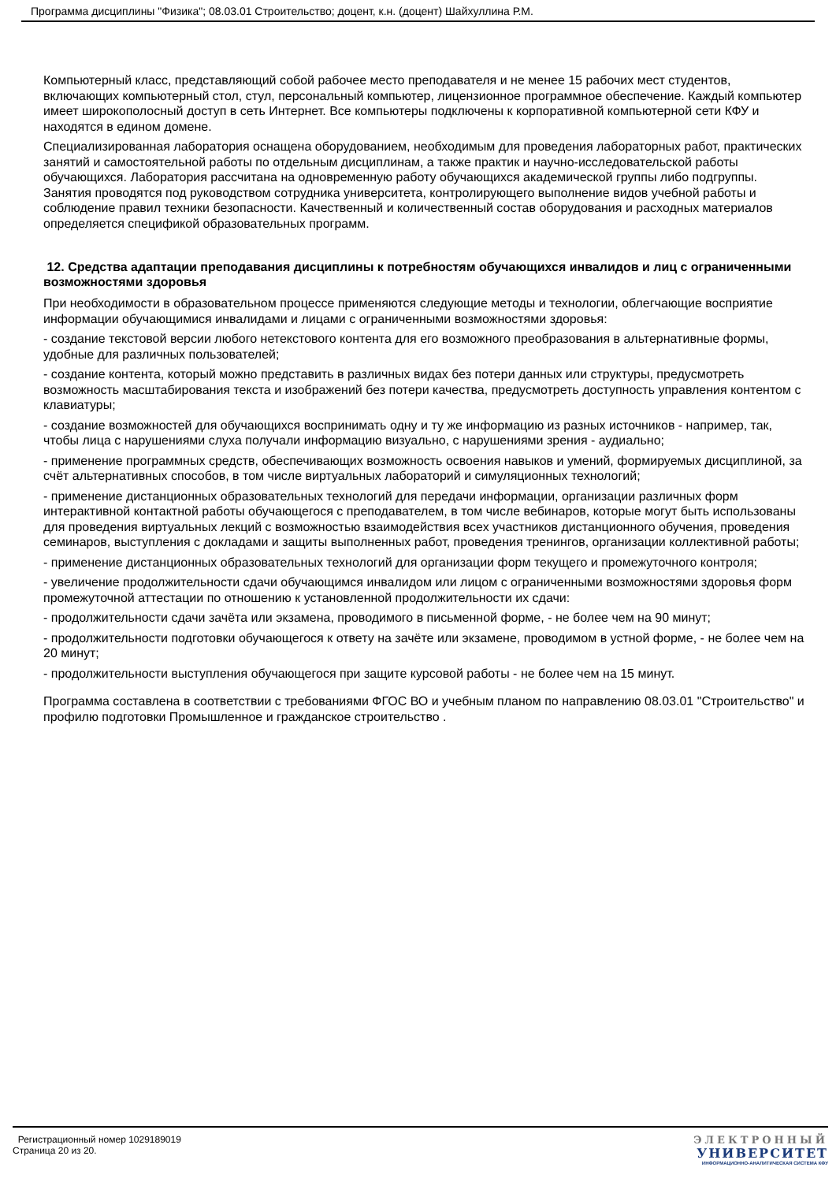Программа дисциплины "Физика"; 08.03.01 Строительство; доцент, к.н. (доцент) Шайхуллина Р.М.
Компьютерный класс, представляющий собой рабочее место преподавателя и не менее 15 рабочих мест студентов, включающих компьютерный стол, стул, персональный компьютер, лицензионное программное обеспечение. Каждый компьютер имеет широкополосный доступ в сеть Интернет. Все компьютеры подключены к корпоративной компьютерной сети КФУ и находятся в едином домене.
Специализированная лаборатория оснащена оборудованием, необходимым для проведения лабораторных работ, практических занятий и самостоятельной работы по отдельным дисциплинам, а также практик и научно-исследовательской работы обучающихся. Лаборатория рассчитана на одновременную работу обучающихся академической группы либо подгруппы. Занятия проводятся под руководством сотрудника университета, контролирующего выполнение видов учебной работы и соблюдение правил техники безопасности. Качественный и количественный состав оборудования и расходных материалов определяется спецификой образовательных программ.
12. Средства адаптации преподавания дисциплины к потребностям обучающихся инвалидов и лиц с ограниченными возможностями здоровья
При необходимости в образовательном процессе применяются следующие методы и технологии, облегчающие восприятие информации обучающимися инвалидами и лицами с ограниченными возможностями здоровья:
- создание текстовой версии любого нетекстового контента для его возможного преобразования в альтернативные формы, удобные для различных пользователей;
- создание контента, который можно представить в различных видах без потери данных или структуры, предусмотреть возможность масштабирования текста и изображений без потери качества, предусмотреть доступность управления контентом с клавиатуры;
- создание возможностей для обучающихся воспринимать одну и ту же информацию из разных источников - например, так, чтобы лица с нарушениями слуха получали информацию визуально, с нарушениями зрения - аудиально;
- применение программных средств, обеспечивающих возможность освоения навыков и умений, формируемых дисциплиной, за счёт альтернативных способов, в том числе виртуальных лабораторий и симуляционных технологий;
- применение дистанционных образовательных технологий для передачи информации, организации различных форм интерактивной контактной работы обучающегося с преподавателем, в том числе вебинаров, которые могут быть использованы для проведения виртуальных лекций с возможностью взаимодействия всех участников дистанционного обучения, проведения семинаров, выступления с докладами и защиты выполненных работ, проведения тренингов, организации коллективной работы;
- применение дистанционных образовательных технологий для организации форм текущего и промежуточного контроля;
- увеличение продолжительности сдачи обучающимся инвалидом или лицом с ограниченными возможностями здоровья форм промежуточной аттестации по отношению к установленной продолжительности их сдачи:
- продолжительности сдачи зачёта или экзамена, проводимого в письменной форме, - не более чем на 90 минут;
- продолжительности подготовки обучающегося к ответу на зачёте или экзамене, проводимом в устной форме, - не более чем на 20 минут;
- продолжительности выступления обучающегося при защите курсовой работы - не более чем на 15 минут.
Программа составлена в соответствии с требованиями ФГОС ВО и учебным планом по направлению 08.03.01 "Строительство" и профилю подготовки Промышленное и гражданское строительство .
Регистрационный номер 1029189019
Страница 20 из 20.
ЭЛЕКТРОННЫЙ
УНИВЕРСИТЕТ
ИНФОРМАЦИОННО-АНАЛИТИЧЕСКАЯ СИСТЕМА КФУ